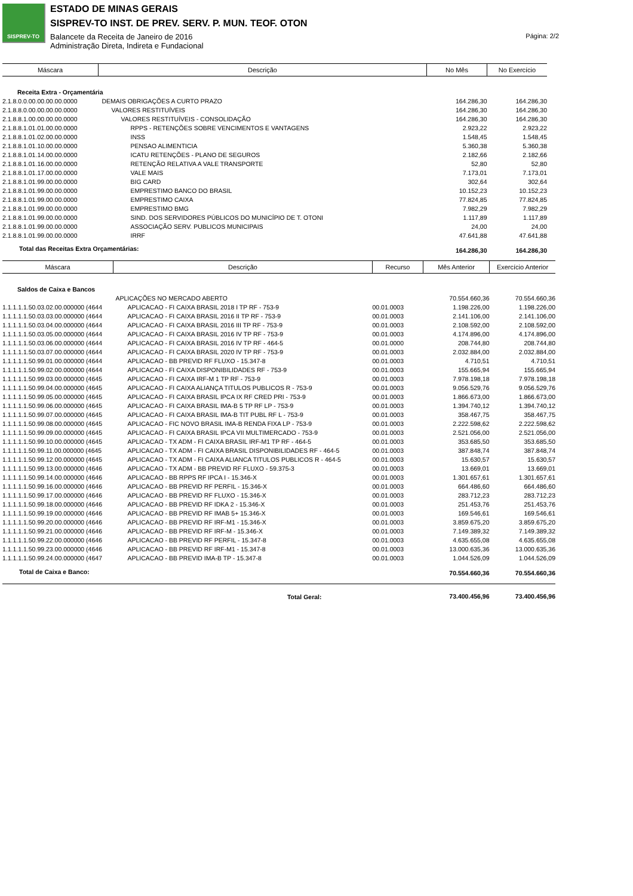SISPREV-TO
ESTADO DE MINAS GERAIS
SISPREV-TO INST. DE PREV. SERV. P. MUN. TEOF. OTON
Balancete da Receita de Janeiro de 2016
Administração Direta, Indireta e Fundacional
Página: 2/2
| Máscara | Descrição | No Mês | No Exercício |
| --- | --- | --- | --- |
| Receita Extra - Orçamentária | | | |
| 2.1.8.0.0.00.00.00.00.0000 | DEMAIS OBRIGAÇÕES A CURTO PRAZO | 164.286,30 | 164.286,30 |
| 2.1.8.8.0.00.00.00.00.0000 | VALORES RESTITUÍVEIS | 164.286,30 | 164.286,30 |
| 2.1.8.8.1.00.00.00.00.0000 | VALORES RESTITUÍVEIS - CONSOLIDAÇÃO | 164.286,30 | 164.286,30 |
| 2.1.8.8.1.01.01.00.00.0000 | RPPS - RETENÇÕES SOBRE VENCIMENTOS E VANTAGENS | 2.923,22 | 2.923,22 |
| 2.1.8.8.1.01.02.00.00.0000 | INSS | 1.548,45 | 1.548,45 |
| 2.1.8.8.1.01.10.00.00.0000 | PENSAO ALIMENTICIA | 5.360,38 | 5.360,38 |
| 2.1.8.8.1.01.14.00.00.0000 | ICATU RETENÇÕES - PLANO DE SEGUROS | 2.182,66 | 2.182,66 |
| 2.1.8.8.1.01.16.00.00.0000 | RETENÇÃO RELATIVA A VALE TRANSPORTE | 52,80 | 52,80 |
| 2.1.8.8.1.01.17.00.00.0000 | VALE MAIS | 7.173,01 | 7.173,01 |
| 2.1.8.8.1.01.99.00.00.0000 | BIG CARD | 302,64 | 302,64 |
| 2.1.8.8.1.01.99.00.00.0000 | EMPRESTIMO BANCO DO BRASIL | 10.152,23 | 10.152,23 |
| 2.1.8.8.1.01.99.00.00.0000 | EMPRESTIMO CAIXA | 77.824,85 | 77.824,85 |
| 2.1.8.8.1.01.99.00.00.0000 | EMPRESTIMO BMG | 7.982,29 | 7.982,29 |
| 2.1.8.8.1.01.99.00.00.0000 | SIND. DOS SERVIDORES PÚBLICOS DO MUNICÍPIO DE T. OTONI | 1.117,89 | 1.117,89 |
| 2.1.8.8.1.01.99.00.00.0000 | ASSOCIAÇÃO SERV. PUBLICOS MUNICIPAIS | 24,00 | 24,00 |
| 2.1.8.8.1.01.99.00.00.0000 | IRRF | 47.641,88 | 47.641,88 |
| Total das Receitas Extra Orçamentárias: | | 164.286,30 | 164.286,30 |
| Máscara | Descrição | Recurso | Mês Anterior | Exercício Anterior |
| --- | --- | --- | --- | --- |
| Saldos de Caixa e Bancos | | | | |
| | APLICAÇÕES NO MERCADO ABERTO | | 70.554.660,36 | 70.554.660,36 |
| 1.1.1.1.1.50.03.02.00.000000 (4644 | APLICACAO - FI CAIXA BRASIL 2018 I TP RF - 753-9 | 00.01.0003 | 1.198.226,00 | 1.198.226,00 |
| 1.1.1.1.1.50.03.03.00.000000 (4644 | APLICACAO - FI CAIXA BRASIL 2016 II TP RF - 753-9 | 00.01.0003 | 2.141.106,00 | 2.141.106,00 |
| 1.1.1.1.1.50.03.04.00.000000 (4644 | APLICACAO - FI CAIXA BRASIL 2016 III TP RF - 753-9 | 00.01.0003 | 2.108.592,00 | 2.108.592,00 |
| 1.1.1.1.1.50.03.05.00.000000 (4644 | APLICACAO - FI CAIXA BRASIL 2016 IV TP RF - 753-9 | 00.01.0003 | 4.174.896,00 | 4.174.896,00 |
| 1.1.1.1.1.50.03.06.00.000000 (4644 | APLICACAO - FI CAIXA BRASIL 2016 IV TP RF - 464-5 | 00.01.0000 | 208.744,80 | 208.744,80 |
| 1.1.1.1.1.50.03.07.00.000000 (4644 | APLICACAO - FI CAIXA BRASIL 2020 IV TP RF - 753-9 | 00.01.0003 | 2.032.884,00 | 2.032.884,00 |
| 1.1.1.1.1.50.99.01.00.000000 (4644 | APLICACAO - BB PREVID RF FLUXO - 15.347-8 | 00.01.0003 | 4.710,51 | 4.710,51 |
| 1.1.1.1.1.50.99.02.00.000000 (4644 | APLICACAO - FI CAIXA DISPONIBILIDADES RF - 753-9 | 00.01.0003 | 155.665,94 | 155.665,94 |
| 1.1.1.1.1.50.99.03.00.000000 (4645 | APLICACAO - FI CAIXA IRF-M 1 TP RF - 753-9 | 00.01.0003 | 7.978.198,18 | 7.978.198,18 |
| 1.1.1.1.1.50.99.04.00.000000 (4645 | APLICACAO - FI CAIXA ALIANÇA TITULOS PUBLICOS R - 753-9 | 00.01.0003 | 9.056.529,76 | 9.056.529,76 |
| 1.1.1.1.1.50.99.05.00.000000 (4645 | APLICACAO - FI CAIXA BRASIL IPCA IX RF CRED PRI - 753-9 | 00.01.0003 | 1.866.673,00 | 1.866.673,00 |
| 1.1.1.1.1.50.99.06.00.000000 (4645 | APLICACAO - FI CAIXA BRASIL IMA-B 5 TP RF LP - 753-9 | 00.01.0003 | 1.394.740,12 | 1.394.740,12 |
| 1.1.1.1.1.50.99.07.00.000000 (4645 | APLICACAO - FI CAIXA BRASIL IMA-B TIT PUBL RF L - 753-9 | 00.01.0003 | 358.467,75 | 358.467,75 |
| 1.1.1.1.1.50.99.08.00.000000 (4645 | APLICACAO - FIC NOVO BRASIL IMA-B RENDA FIXA LP - 753-9 | 00.01.0003 | 2.222.598,62 | 2.222.598,62 |
| 1.1.1.1.1.50.99.09.00.000000 (4645 | APLICACAO - FI CAIXA BRASIL IPCA VII MULTIMERCADO - 753-9 | 00.01.0003 | 2.521.056,00 | 2.521.056,00 |
| 1.1.1.1.1.50.99.10.00.000000 (4645 | APLICACAO - TX ADM - FI CAIXA BRASIL IRF-M1 TP RF - 464-5 | 00.01.0003 | 353.685,50 | 353.685,50 |
| 1.1.1.1.1.50.99.11.00.000000 (4645 | APLICACAO - TX ADM - FI CAIXA BRASIL DISPONIBILIDADES RF - 464-5 | 00.01.0003 | 387.848,74 | 387.848,74 |
| 1.1.1.1.1.50.99.12.00.000000 (4645 | APLICACAO - TX ADM - FI CAIXA ALIANCA TITULOS PUBLICOS R - 464-5 | 00.01.0003 | 15.630,57 | 15.630,57 |
| 1.1.1.1.1.50.99.13.00.000000 (4646 | APLICACAO - TX ADM - BB PREVID RF FLUXO - 59.375-3 | 00.01.0003 | 13.669,01 | 13.669,01 |
| 1.1.1.1.1.50.99.14.00.000000 (4646 | APLICACAO - BB RPPS RF IPCA I - 15.346-X | 00.01.0003 | 1.301.657,61 | 1.301.657,61 |
| 1.1.1.1.1.50.99.16.00.000000 (4646 | APLICACAO - BB PREVID RF PERFIL - 15.346-X | 00.01.0003 | 664.486,60 | 664.486,60 |
| 1.1.1.1.1.50.99.17.00.000000 (4646 | APLICACAO - BB PREVID RF FLUXO - 15.346-X | 00.01.0003 | 283.712,23 | 283.712,23 |
| 1.1.1.1.1.50.99.18.00.000000 (4646 | APLICACAO - BB PREVID RF IDKA 2 - 15.346-X | 00.01.0003 | 251.453,76 | 251.453,76 |
| 1.1.1.1.1.50.99.19.00.000000 (4646 | APLICACAO - BB PREVID RF IMAB 5+ 15.346-X | 00.01.0003 | 169.546,61 | 169.546,61 |
| 1.1.1.1.1.50.99.20.00.000000 (4646 | APLICACAO - BB PREVID RF IRF-M1 - 15.346-X | 00.01.0003 | 3.859.675,20 | 3.859.675,20 |
| 1.1.1.1.1.50.99.21.00.000000 (4646 | APLICACAO - BB PREVID RF IRF-M - 15.346-X | 00.01.0003 | 7.149.389,32 | 7.149.389,32 |
| 1.1.1.1.1.50.99.22.00.000000 (4646 | APLICACAO - BB PREVID RF PERFIL - 15.347-8 | 00.01.0003 | 4.635.655,08 | 4.635.655,08 |
| 1.1.1.1.1.50.99.23.00.000000 (4646 | APLICACAO - BB PREVID RF IRF-M1 - 15.347-8 | 00.01.0003 | 13.000.635,36 | 13.000.635,36 |
| 1.1.1.1.1.50.99.24.00.000000 (4647 | APLICACAO - BB PREVID IMA-B TP - 15.347-8 | 00.01.0003 | 1.044.526,09 | 1.044.526,09 |
| Total de Caixa e Banco: | | | 70.554.660,36 | 70.554.660,36 |
| | Total Geral: | | 73.400.456,96 | 73.400.456,96 |